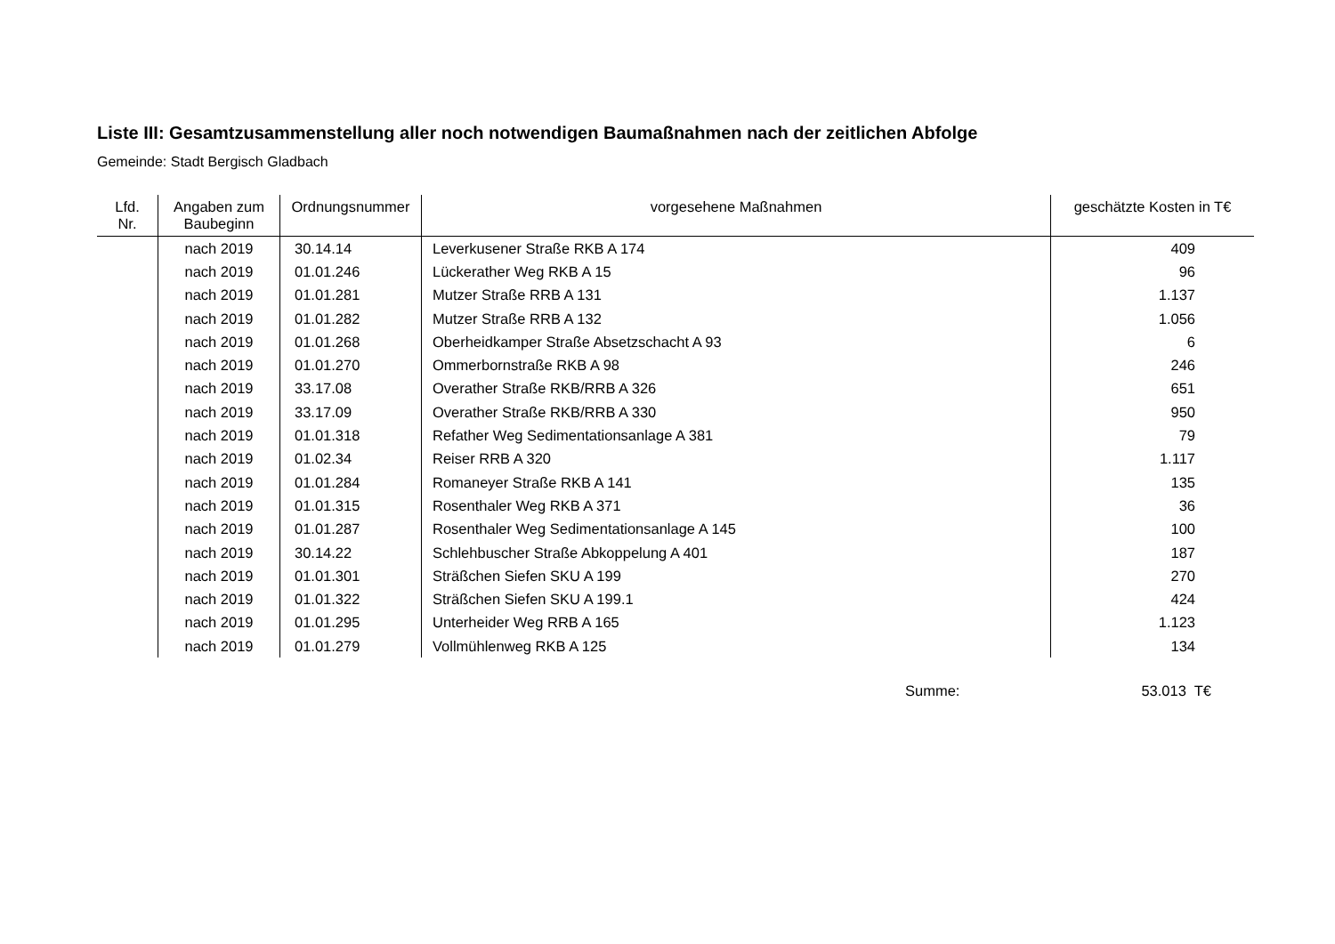Liste III: Gesamtzusammenstellung aller noch notwendigen Baumaßnahmen nach der zeitlichen Abfolge
Gemeinde: Stadt Bergisch Gladbach
| Lfd. Nr. | Angaben zum Baubeginn | Ordnungsnummer | vorgesehene Maßnahmen | geschätzte Kosten in T€ |
| --- | --- | --- | --- | --- |
| | nach 2019 | 30.14.14 | Leverkusener Straße RKB A 174 | 409 |
| | nach 2019 | 01.01.246 | Lückerather Weg RKB A 15 | 96 |
| | nach 2019 | 01.01.281 | Mutzer Straße RRB A 131 | 1.137 |
| | nach 2019 | 01.01.282 | Mutzer Straße RRB A 132 | 1.056 |
| | nach 2019 | 01.01.268 | Oberheidkamper Straße Absetzschacht A 93 | 6 |
| | nach 2019 | 01.01.270 | Ommerbornstraße RKB A 98 | 246 |
| | nach 2019 | 33.17.08 | Overather Straße RKB/RRB A 326 | 651 |
| | nach 2019 | 33.17.09 | Overather Straße RKB/RRB A 330 | 950 |
| | nach 2019 | 01.01.318 | Refather Weg Sedimentationsanlage A 381 | 79 |
| | nach 2019 | 01.02.34 | Reiser RRB A 320 | 1.117 |
| | nach 2019 | 01.01.284 | Romaneyer Straße RKB A 141 | 135 |
| | nach 2019 | 01.01.315 | Rosenthaler Weg RKB A 371 | 36 |
| | nach 2019 | 01.01.287 | Rosenthaler Weg Sedimentationsanlage A 145 | 100 |
| | nach 2019 | 30.14.22 | Schlehbuscher Straße Abkoppelung A 401 | 187 |
| | nach 2019 | 01.01.301 | Sträßchen Siefen SKU A 199 | 270 |
| | nach 2019 | 01.01.322 | Sträßchen Siefen SKU A 199.1 | 424 |
| | nach 2019 | 01.01.295 | Unterheider Weg RRB A 165 | 1.123 |
| | nach 2019 | 01.01.279 | Vollmühlenweg RKB A 125 | 134 |
Summe: 53.013 T€